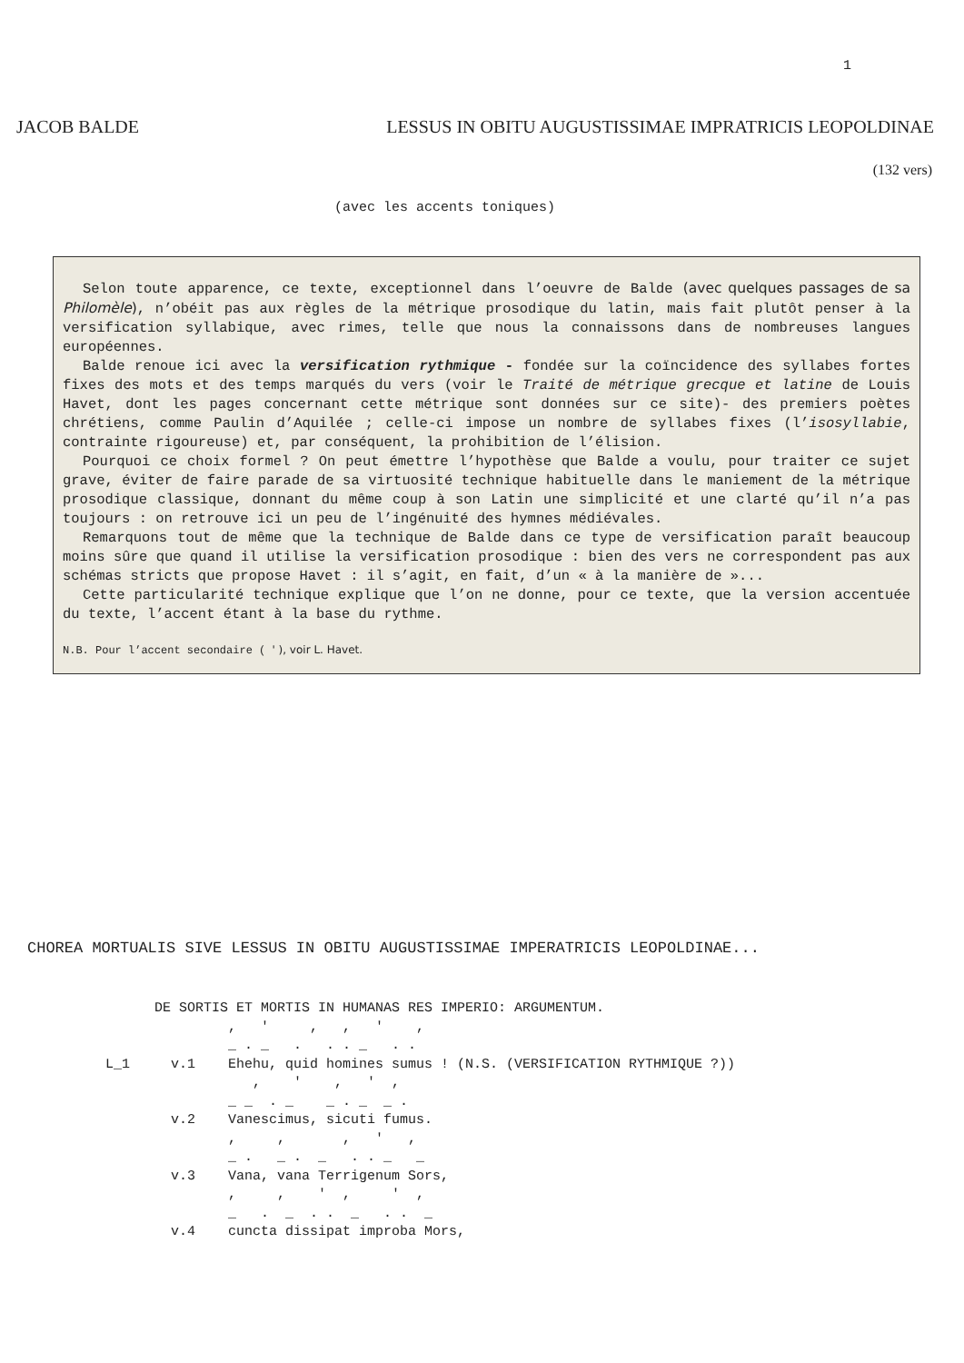1
JACOB BALDE LESSUS IN OBITU AUGUSTISSIMAE IMPRATRICIS LEOPOLDINAE
(132 vers)
(avec les accents toniques)
Selon toute apparence, ce texte, exceptionnel dans l’oeuvre de Balde (avec quelques passages de sa Philomèle), n’obéit pas aux règles de la métrique prosodique du latin, mais fait plutôt penser à la versification syllabique, avec rimes, telle que nous la connaissons dans de nombreuses langues européennes.
Balde renoue ici avec la versification rythmique - fondée sur la coïncidence des syllabes fortes fixes des mots et des temps marqués du vers (voir le Traité de métrique grecque et latine de Louis Havet, dont les pages concernant cette métrique sont données sur ce site)- des premiers poètes chrétiens, comme Paulin d’Aquilée ; celle-ci impose un nombre de syllabes fixes (l’isosyllabie, contrainte rigoureuse) et, par conséquent, la prohibition de l’élision.
Pourquoi ce choix formel ? On peut émettre l’hypothèse que Balde a voulu, pour traiter ce sujet grave, éviter de faire parade de sa virtuosité technique habituelle dans le maniement de la métrique prosodique classique, donnant du même coup à son Latin une simplicité et une clarté qu’il n’a pas toujours : on retrouve ici un peu de l’ingénuité des hymnes médiévales.
Remarquons tout de même que la technique de Balde dans ce type de versification paraît beaucoup moins sûre que quand il utilise la versification prosodique : bien des vers ne correspondent pas aux schémas stricts que propose Havet : il s’agit, en fait, d’un « à la manière de »...
Cette particularité technique explique que l’on ne donne, pour ce texte, que la version accentuée du texte, l’accent étant à la base du rythme.
N.B. Pour l’accent secondaire ( ' ), voir L. Havet.
CHOREA MORTUALIS SIVE LESSUS IN OBITU AUGUSTISSIMAE IMPERATRICIS LEOPOLDINAE...
      DE SORTIS ET MORTIS IN HUMANAS RES IMPERIO: ARGUMENTUM.
               ,   '     ,   ,   '    ,
               _ . _   .   . . _   . .
L_1     v.1    Ehehu, quid homines sumus ! (N.S. (VERSIFICATION RYTHMIQUE ?))
                  ,    '    ,   '  ,
               _ _  . _    _ . _  _ .
        v.2    Vanescimus, sicuti fumus.
               ,     ,       ,   '   ,
               _ .   _ .  _   . . _   _
        v.3    Vana, vana Terrigenum Sors,
               ,     ,    '  ,     '  ,
               _   .  _  . .  _   . .  _
        v.4    cuncta dissipat improba Mors,